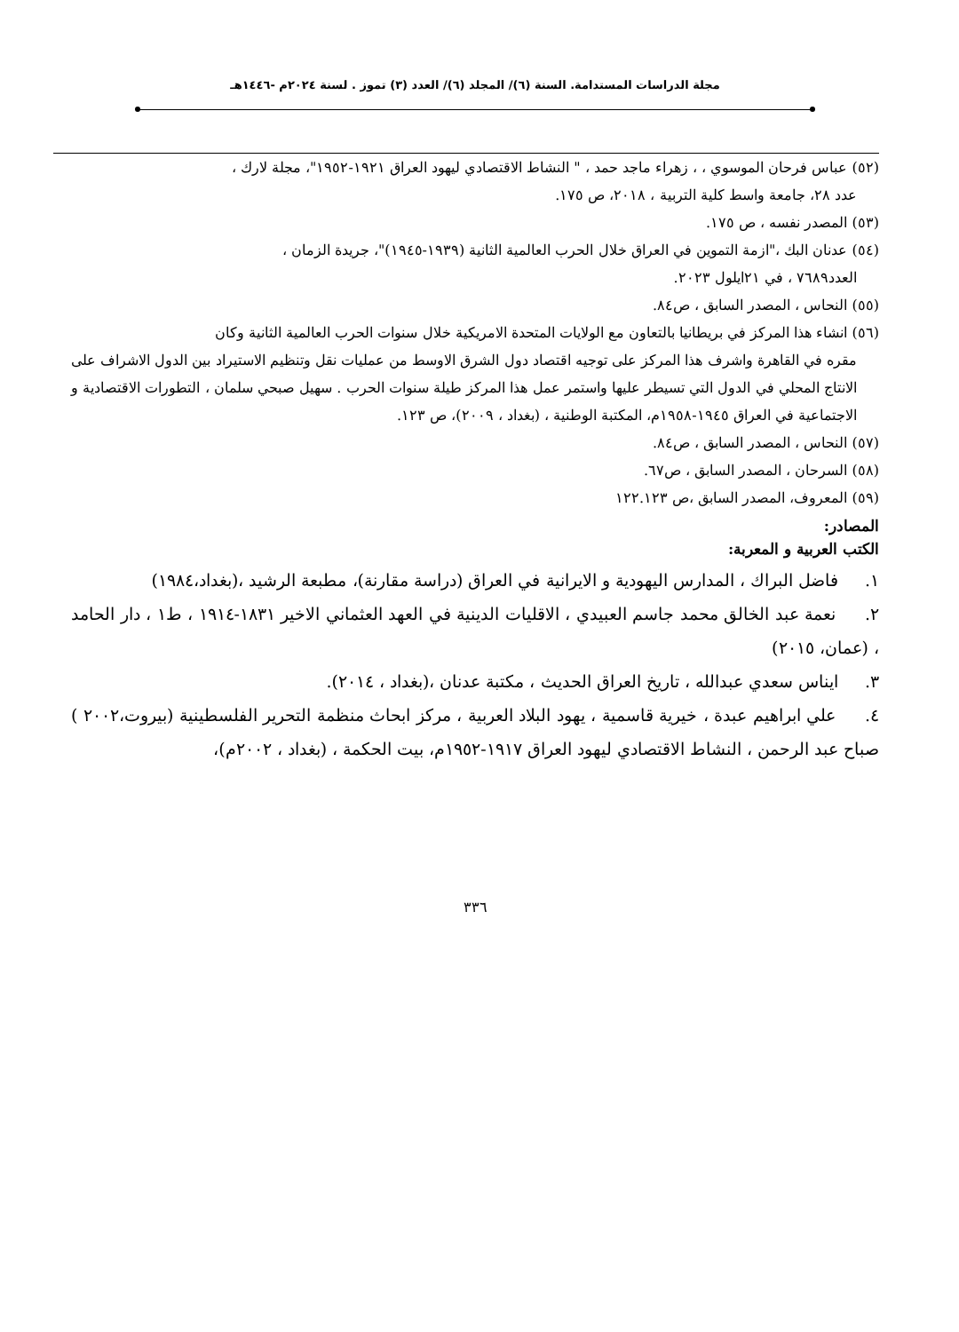مجلة الدراسات المستدامة. السنة (٦)/ المجلد (٦)/ العدد (٣) تموز . لسنة ٢٠٢٤م -١٤٤٦هـ
(٥٢) عباس فرحان الموسوي ، ، زهراء ماجد حمد ، " النشاط الاقتصادي ليهود العراق ١٩٢١-١٩٥٢"، مجلة لارك ،
عدد ٢٨، جامعة واسط كلية التربية ، ٢٠١٨، ص ١٧٥.
(٥٣) المصدر نفسه ، ص ١٧٥.
(٥٤) عدنان البك ،"ازمة التموين في العراق خلال الحرب العالمية الثانية (١٩٣٩-١٩٤٥)"، جريدة الزمان ،
العدد٧٦٨٩ ، في ٢١ايلول ٢٠٢٣.
(٥٥) النحاس ، المصدر السابق ، ص٨٤.
(٥٦) انشاء هذا المركز في بريطانيا بالتعاون مع الولايات المتحدة الامريكية خلال سنوات الحرب العالمية الثانية وكان
مقره في القاهرة واشرف هذا المركز على توجيه اقتصاد دول الشرق الاوسط من عمليات نقل وتنظيم الاستيراد بين الدول الاشراف على الانتاج المحلي في الدول التي تسيطر عليها واستمر عمل هذا المركز طيلة سنوات الحرب . سهيل صبحي سلمان ، التطورات الاقتصادية و الاجتماعية في العراق ١٩٤٥-١٩٥٨م، المكتبة الوطنية ، (بغداد ، ٢٠٠٩)، ص ١٢٣.
(٥٧) النحاس ، المصدر السابق ، ص٨٤.
(٥٨) السرحان ، المصدر السابق ، ص٦٧.
(٥٩) المعروف، المصدر السابق ،ص ١٢٢.١٢٣
المصادر:
الكتب العربية و المعربة:
١. فاضل البراك ، المدارس اليهودية و الايرانية في العراق (دراسة مقارنة)، مطبعة الرشيد ،(بغداد،١٩٨٤)
٢. نعمة عبد الخالق محمد جاسم العبيدي ، الاقليات الدينية في العهد العثماني الاخير ١٨٣١-١٩١٤ ، ط١ ، دار الحامد ، (عمان، ٢٠١٥)
٣. ايناس سعدي عبدالله ، تاريخ العراق الحديث ، مكتبة عدنان ،(بغداد ، ٢٠١٤).
٤. علي ابراهيم عبدة ، خيرية قاسمية ، يهود البلاد العربية ، مركز ابحاث منظمة التحرير الفلسطينية (بيروت،٢٠٠٢ ) صباح عبد الرحمن ، النشاط الاقتصادي ليهود العراق ١٩١٧-١٩٥٢م، بيت الحكمة ، (بغداد ، ٢٠٠٢م)،
٣٣٦